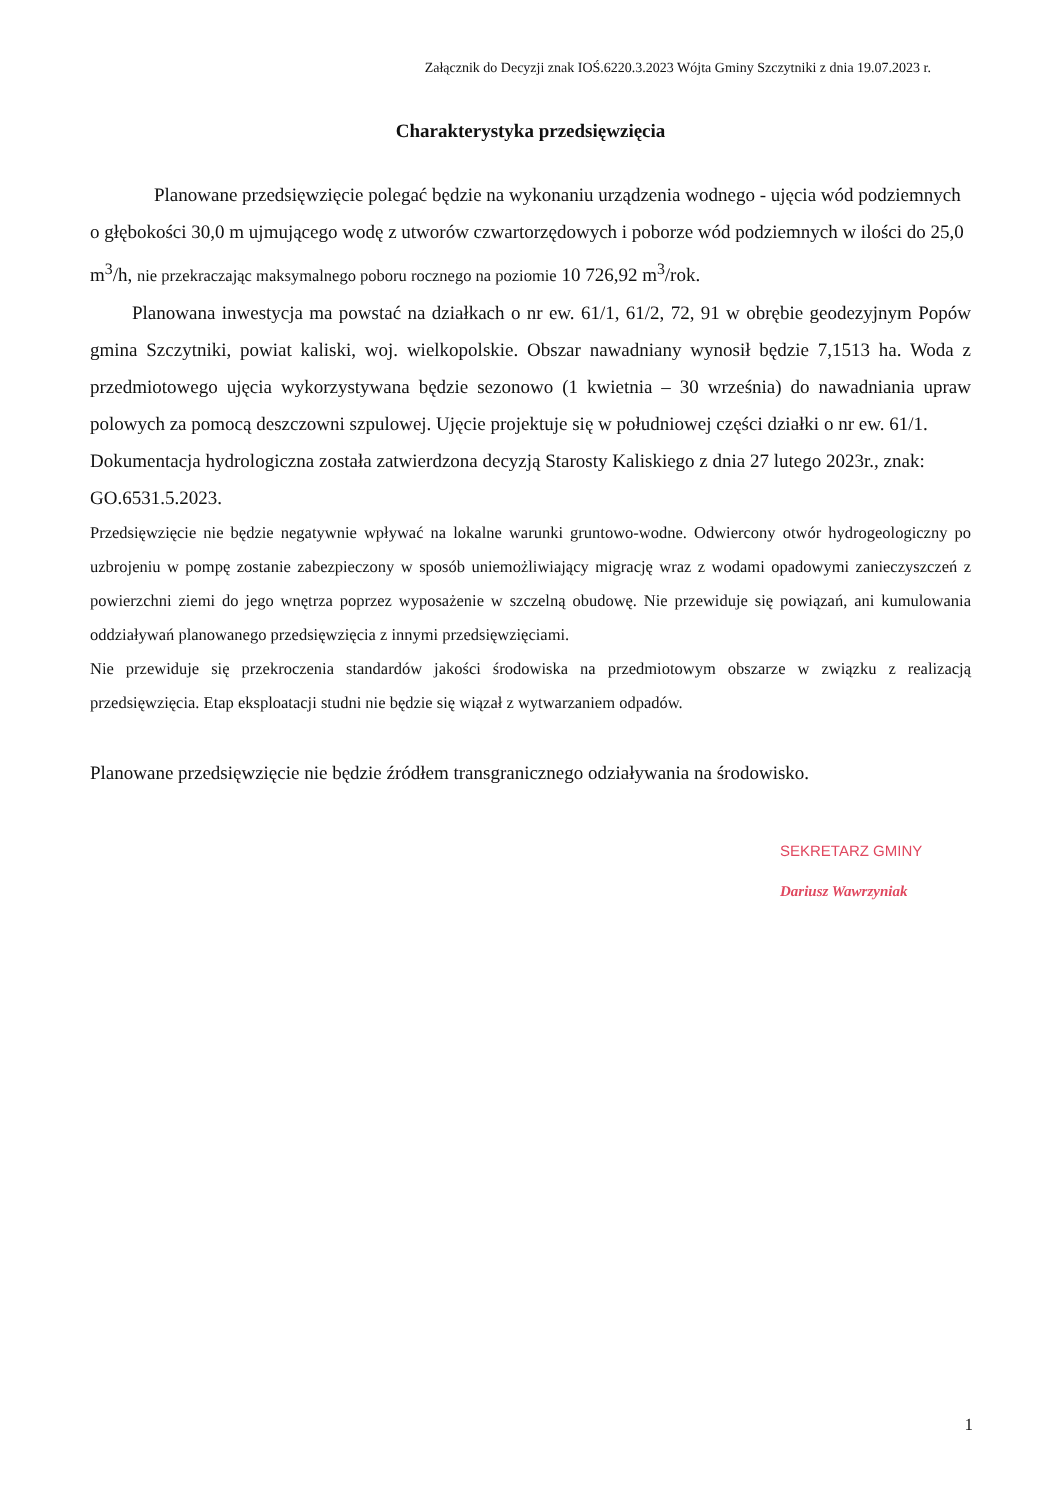Załącznik do Decyzji znak IOŚ.6220.3.2023 Wójta Gminy Szczytniki z dnia 19.07.2023 r.
Charakterystyka przedsięwzięcia
Planowane przedsięwzięcie polegać będzie na wykonaniu urządzenia wodnego - ujęcia wód podziemnych o głębokości 30,0 m ujmującego wodę z utworów czwartorzędowych i poborze wód podziemnych w ilości do 25,0 m<sup>3</sup>/h, nie przekraczając maksymalnego poboru rocznego na poziomie 10 726,92 m<sup>3</sup>/rok.
Planowana inwestycja ma powstać na działkach o nr ew. 61/1, 61/2, 72, 91 w obrębie geodezyjnym Popów gmina Szczytniki, powiat kaliski, woj. wielkopolskie. Obszar nawadniany wynosił będzie 7,1513 ha. Woda z przedmiotowego ujęcia wykorzystywana będzie sezonowo (1 kwietnia – 30 września) do nawadniania upraw polowych za pomocą deszczowni szpulowej. Ujęcie projektuje się w południowej części działki o nr ew. 61/1.
Dokumentacja hydrologiczna została zatwierdzona decyzją Starosty Kaliskiego z dnia 27 lutego 2023r., znak: GO.6531.5.2023.
Przedsięwzięcie nie będzie negatywnie wpływać na lokalne warunki gruntowo-wodne. Odwiercony otwór hydrogeologiczny po uzbrojeniu w pompę zostanie zabezpieczony w sposób uniemożliwiający migrację wraz z wodami opadowymi zanieczyszczeń z powierzchni ziemi do jego wnętrza poprzez wyposażenie w szczelną obudowę. Nie przewiduje się powiązań, ani kumulowania oddziaływań planowanego przedsięwzięcia z innymi przedsięwzięciami.
Nie przewiduje się przekroczenia standardów jakości środowiska na przedmiotowym obszarze w związku z realizacją przedsięwzięcia. Etap eksploatacji studni nie będzie się wiązał z wytwarzaniem odpadów.
Planowane przedsięwzięcie nie będzie źródłem transgranicznego odziaływania na środowisko.
SEKRETARZ GMINY
Dariusz Wawrzyniak
1